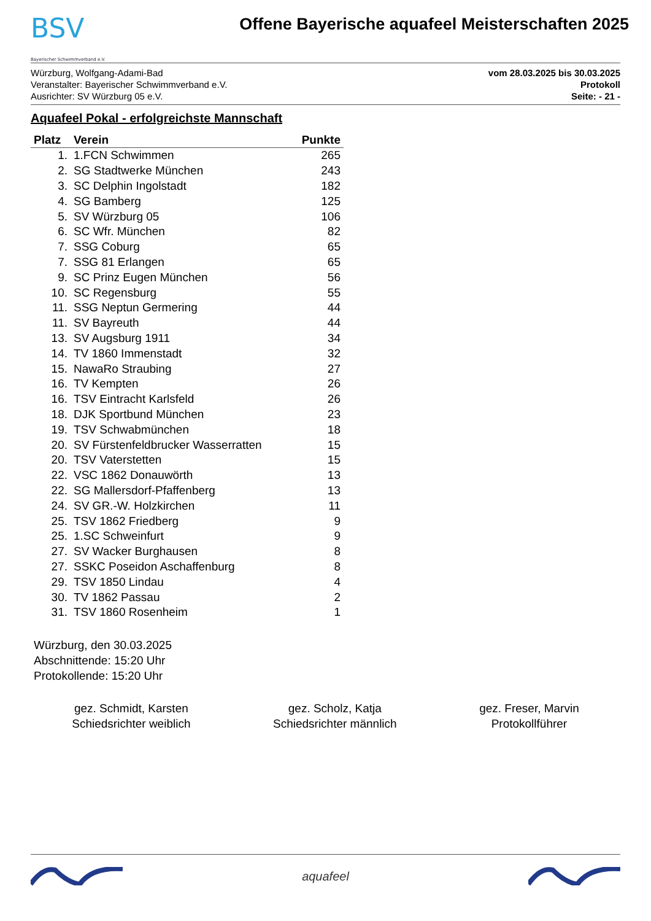BSV
Bayerischer Schwimmverband e.V.
Offene Bayerische aquafeel Meisterschaften 2025
Würzburg, Wolfgang-Adami-Bad
Veranstalter: Bayerischer Schwimmverband e.V.
Ausrichter: SV Würzburg 05 e.V.
vom 28.03.2025 bis 30.03.2025
Protokoll
Seite: - 21 -
Aquafeel Pokal - erfolgreichste Mannschaft
| Platz | Verein | Punkte |
| --- | --- | --- |
| 1. | 1.FCN Schwimmen | 265 |
| 2. | SG Stadtwerke München | 243 |
| 3. | SC Delphin Ingolstadt | 182 |
| 4. | SG Bamberg | 125 |
| 5. | SV Würzburg 05 | 106 |
| 6. | SC Wfr. München | 82 |
| 7. | SSG Coburg | 65 |
| 7. | SSG 81 Erlangen | 65 |
| 9. | SC Prinz Eugen München | 56 |
| 10. | SC Regensburg | 55 |
| 11. | SSG Neptun Germering | 44 |
| 11. | SV Bayreuth | 44 |
| 13. | SV Augsburg 1911 | 34 |
| 14. | TV 1860 Immenstadt | 32 |
| 15. | NawaRo Straubing | 27 |
| 16. | TV Kempten | 26 |
| 16. | TSV Eintracht Karlsfeld | 26 |
| 18. | DJK Sportbund München | 23 |
| 19. | TSV Schwabmünchen | 18 |
| 20. | SV Fürstenfeldbrucker Wasserratten | 15 |
| 20. | TSV Vaterstetten | 15 |
| 22. | VSC 1862 Donauwörth | 13 |
| 22. | SG Mallersdorf-Pfaffenberg | 13 |
| 24. | SV GR.-W. Holzkirchen | 11 |
| 25. | TSV 1862 Friedberg | 9 |
| 25. | 1.SC Schweinfurt | 9 |
| 27. | SV Wacker Burghausen | 8 |
| 27. | SSKC Poseidon Aschaffenburg | 8 |
| 29. | TSV 1850 Lindau | 4 |
| 30. | TV 1862 Passau | 2 |
| 31. | TSV 1860 Rosenheim | 1 |
Würzburg, den 30.03.2025
Abschnittende: 15:20 Uhr
Protokollende: 15:20 Uhr
gez. Schmidt, Karsten
Schiedsrichter weiblich
gez. Scholz, Katja
Schiedsrichter männlich
gez. Freser, Marvin
Protokollführer
aquafeel